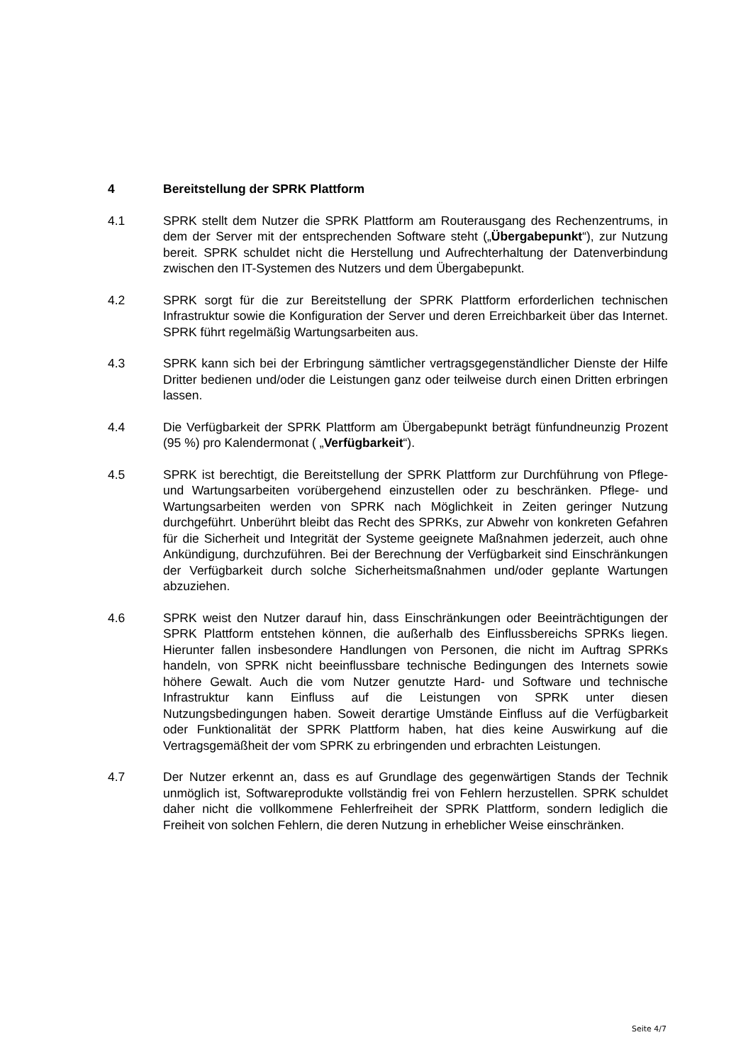4 Bereitstellung der SPRK Plattform
4.1 SPRK stellt dem Nutzer die SPRK Plattform am Routerausgang des Rechenzentrums, in dem der Server mit der entsprechenden Software steht („Übergabepunkt“), zur Nutzung bereit. SPRK schuldet nicht die Herstellung und Aufrechterhaltung der Datenverbindung zwischen den IT-Systemen des Nutzers und dem Übergabepunkt.
4.2 SPRK sorgt für die zur Bereitstellung der SPRK Plattform erforderlichen technischen Infrastruktur sowie die Konfiguration der Server und deren Erreichbarkeit über das Internet. SPRK führt regelmäßig Wartungsarbeiten aus.
4.3 SPRK kann sich bei der Erbringung sämtlicher vertragsgegenständlicher Dienste der Hilfe Dritter bedienen und/oder die Leistungen ganz oder teilweise durch einen Dritten erbringen lassen.
4.4 Die Verfügbarkeit der SPRK Plattform am Übergabepunkt beträgt fünfundneunzig Prozent (95 %) pro Kalendermonat ( „Verfügbarkeit“).
4.5 SPRK ist berechtigt, die Bereitstellung der SPRK Plattform zur Durchführung von Pflege- und Wartungsarbeiten vorübergehend einzustellen oder zu beschränken. Pflege- und Wartungsarbeiten werden von SPRK nach Möglichkeit in Zeiten geringer Nutzung durchgeführt. Unberührt bleibt das Recht des SPRKs, zur Abwehr von konkreten Gefahren für die Sicherheit und Integrität der Systeme geeignete Maßnahmen jederzeit, auch ohne Ankündigung, durchzuführen. Bei der Berechnung der Verfügbarkeit sind Einschränkungen der Verfügbarkeit durch solche Sicherheitsmaßnahmen und/oder geplante Wartungen abzuziehen.
4.6 SPRK weist den Nutzer darauf hin, dass Einschränkungen oder Beeinträchtigungen der SPRK Plattform entstehen können, die außerhalb des Einflussbereichs SPRKs liegen. Hierunter fallen insbesondere Handlungen von Personen, die nicht im Auftrag SPRKs handeln, von SPRK nicht beeinflussbare technische Bedingungen des Internets sowie höhere Gewalt. Auch die vom Nutzer genutzte Hard- und Software und technische Infrastruktur kann Einfluss auf die Leistungen von SPRK unter diesen Nutzungsbedingungen haben. Soweit derartige Umstände Einfluss auf die Verfügbarkeit oder Funktionalität der SPRK Plattform haben, hat dies keine Auswirkung auf die Vertragsgemäßheit der vom SPRK zu erbringenden und erbrachten Leistungen.
4.7 Der Nutzer erkennt an, dass es auf Grundlage des gegenwärtigen Stands der Technik unmöglich ist, Softwareprodukte vollständig frei von Fehlern herzustellen. SPRK schuldet daher nicht die vollkommene Fehlerfreiheit der SPRK Plattform, sondern lediglich die Freiheit von solchen Fehlern, die deren Nutzung in erheblicher Weise einschränken.
Seite 4/7